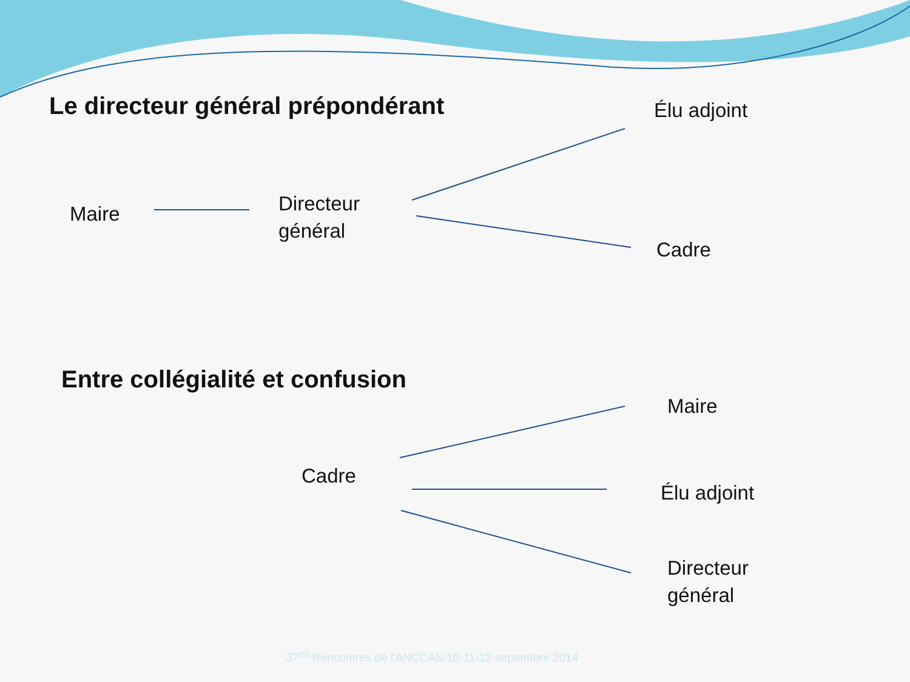Le directeur général prépondérant
Élu adjoint
Maire
Directeur
général
Cadre
Entre collégialité et confusion
Maire
Cadre
Élu adjoint
Directeur
général
37<sup>es</sup> Rencontres de l'ANCCAS/10-11-12 septembre 2014